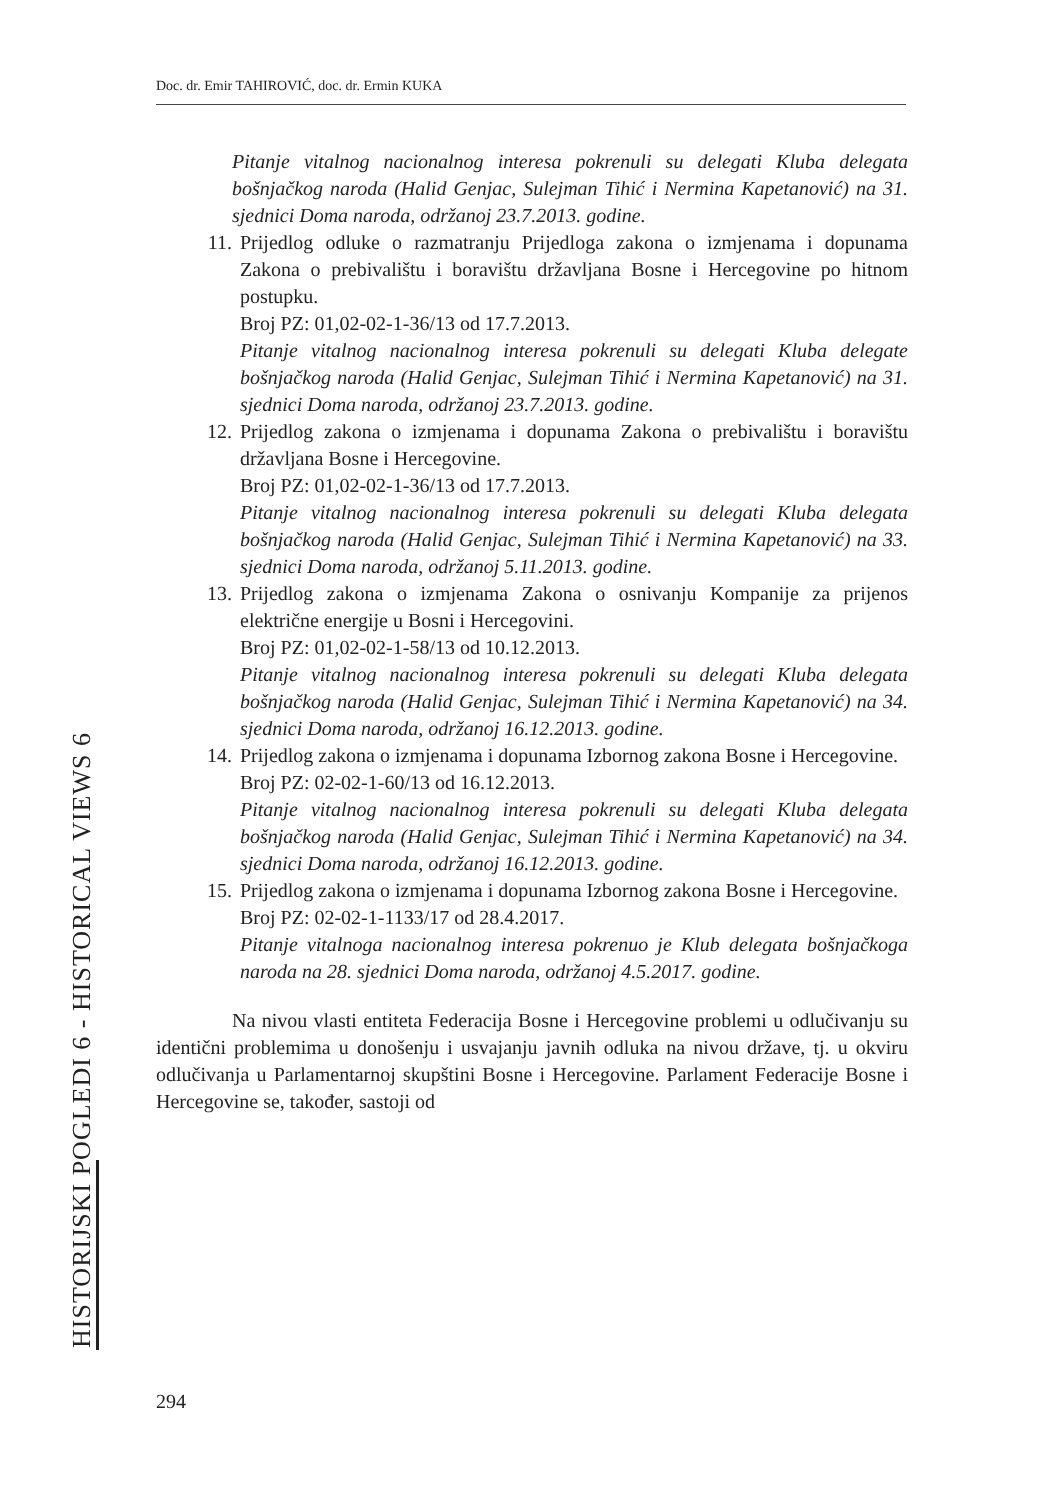Doc. dr. Emir TAHIROVIĆ, doc. dr. Ermin KUKA
Pitanje vitalnog nacionalnog interesa pokrenuli su delegati Kluba delegata bošnjačkog naroda (Halid Genjac, Sulejman Tihić i Nermina Kapetanović) na 31. sjednici Doma naroda, održanoj 23.7.2013. godine.
11. Prijedlog odluke o razmatranju Prijedloga zakona o izmjenama i dopunama Zakona o prebivalištu i boravištu državljana Bosne i Hercegovine po hitnom postupku.
Broj PZ: 01,02-02-1-36/13 od 17.7.2013.
Pitanje vitalnog nacionalnog interesa pokrenuli su delegati Kluba delegate bošnjačkog naroda (Halid Genjac, Sulejman Tihić i Nermina Kapetanović) na 31. sjednici Doma naroda, održanoj 23.7.2013. godine.
12. Prijedlog zakona o izmjenama i dopunama Zakona o prebivalištu i boravištu državljana Bosne i Hercegovine.
Broj PZ: 01,02-02-1-36/13 od 17.7.2013.
Pitanje vitalnog nacionalnog interesa pokrenuli su delegati Kluba delegata bošnjačkog naroda (Halid Genjac, Sulejman Tihić i Nermina Kapetanović) na 33. sjednici Doma naroda, održanoj 5.11.2013. godine.
13. Prijedlog zakona o izmjenama Zakona o osnivanju Kompanije za prijenos električne energije u Bosni i Hercegovini.
Broj PZ: 01,02-02-1-58/13 od 10.12.2013.
Pitanje vitalnog nacionalnog interesa pokrenuli su delegati Kluba delegata bošnjačkog naroda (Halid Genjac, Sulejman Tihić i Nermina Kapetanović) na 34. sjednici Doma naroda, održanoj 16.12.2013. godine.
14. Prijedlog zakona o izmjenama i dopunama Izbornog zakona Bosne i Hercegovine.
Broj PZ: 02-02-1-60/13 od 16.12.2013.
Pitanje vitalnog nacionalnog interesa pokrenuli su delegati Kluba delegata bošnjačkog naroda (Halid Genjac, Sulejman Tihić i Nermina Kapetanović) na 34. sjednici Doma naroda, održanoj 16.12.2013. godine.
15. Prijedlog zakona o izmjenama i dopunama Izbornog zakona Bosne i Hercegovine.
Broj PZ: 02-02-1-1133/17 od 28.4.2017.
Pitanje vitalnoga nacionalnog interesa pokrenuo je Klub delegata bošnjačkoga naroda na 28. sjednici Doma naroda, održanoj 4.5.2017. godine.
Na nivou vlasti entiteta Federacija Bosne i Hercegovine problemi u odlučivanju su identični problemima u donošenju i usvajanju javnih odluka na nivou države, tj. u okviru odlučivanja u Parlamentarnoj skupštini Bosne i Hercegovine. Parlament Federacije Bosne i Hercegovine se, također, sastoji od
HISTORIJSKI POGLEDI 6 - HISTORICAL VIEWS 6
294